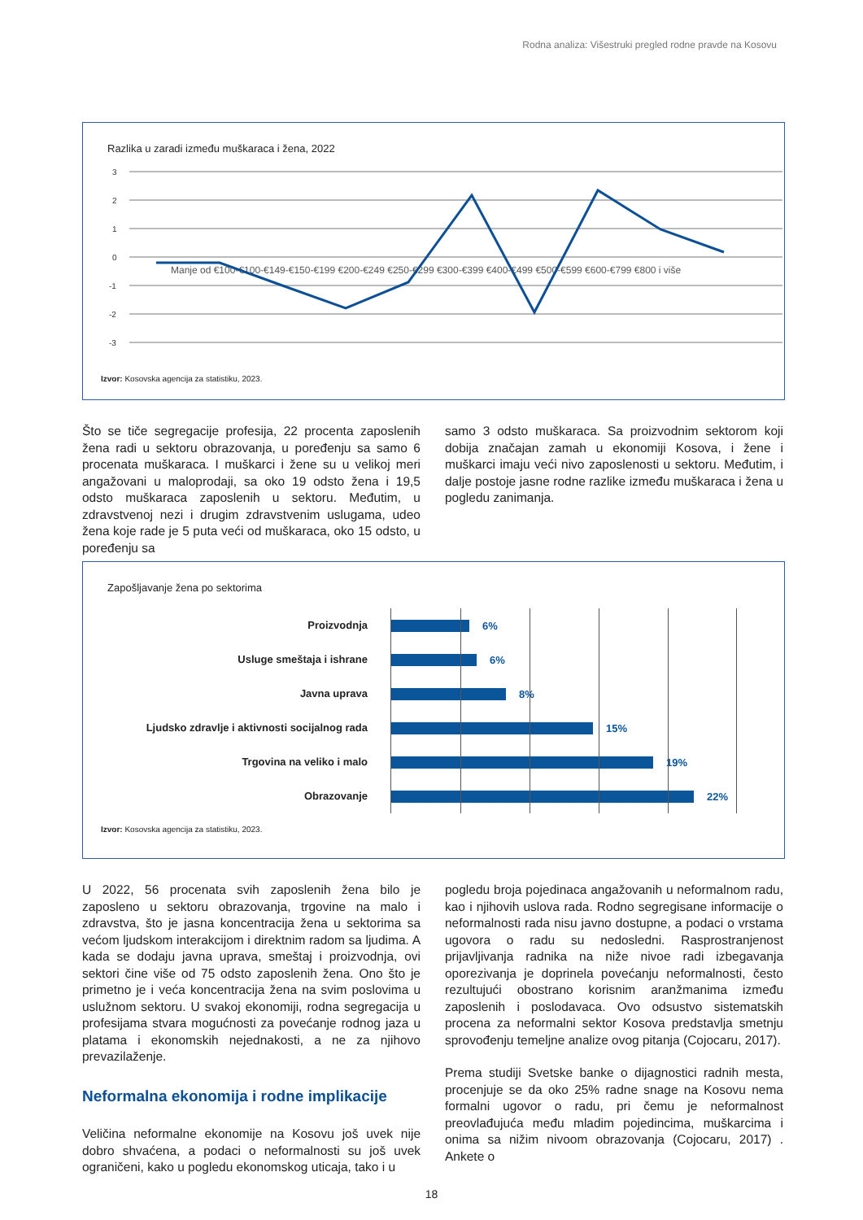Rodna analiza: Višestruki pregled rodne pravde na Kosovu
Razlika u zaradi između muškaraca i žena, 2022
3
2
1
0
-1
-2
-3
Manje od €100-€100-€149-€150-€199 €200-€249 €250-€299 €300-€399 €400-€499 €500-€599 €600-€799 €800 i više
Izvor: Kosovska agencija za statistiku, 2023.
Što se tiče segregacije profesija, 22 procenta zaposlenih žena radi u sektoru obrazovanja, u poređenju sa samo 6 procenata muškaraca. I muškarci i žene su u velikoj meri angažovani u maloprodaji, sa oko 19 odsto žena i 19,5 odsto muškaraca zaposlenih u sektoru. Međutim, u zdravstvenoj nezi i drugim zdravstvenim uslugama, udeo žena koje rade je 5 puta veći od muškaraca, oko 15 odsto, u poređenju sa
samo 3 odsto muškaraca. Sa proizvodnim sektorom koji dobija značajan zamah u ekonomiji Kosova, i žene i muškarci imaju veći nivo zaposlenosti u sektoru. Međutim, i dalje postoje jasne rodne razlike između muškaraca i žena u pogledu zanimanja.
Zapošljavanje žena po sektorima
Proizvodnja
Usluge smeštaja i ishrane
Javna uprava
Ljudsko zdravlje i aktivnosti socijalnog rada
Trgovina na veliko i malo
Obrazovanje
6%
6%
8%
15%
19%
22%
Izvor: Kosovska agencija za statistiku, 2023.
U 2022, 56 procenata svih zaposlenih žena bilo je zaposleno u sektoru obrazovanja, trgovine na malo i zdravstva, što je jasna koncentracija žena u sektorima sa većom ljudskom interakcijom i direktnim radom sa ljudima. A kada se dodaju javna uprava, smeštaj i proizvodnja, ovi sektori čine više od 75 odsto zaposlenih žena. Ono što je primetno je i veća koncentracija žena na svim poslovima u uslužnom sektoru. U svakoj ekonomiji, rodna segregacija u profesijama stvara mogućnosti za povećanje rodnog jaza u platama i ekonomskih nejednakosti, a ne za njihovo prevazilaženje.
Neformalna ekonomija i rodne implikacije
Veličina neformalne ekonomije na Kosovu još uvek nije dobro shvaćena, a podaci o neformalnosti su još uvek ograničeni, kako u pogledu ekonomskog uticaja, tako i u
pogledu broja pojedinaca angažovanih u neformalnom radu, kao i njihovih uslova rada. Rodno segregisane informacije o neformalnosti rada nisu javno dostupne, a podaci o vrstama ugovora o radu su nedosledni. Rasprostranjenost prijavljivanja radnika na niže nivoe radi izbegavanja oporezivanja je doprinela povećanju neformalnosti, često rezultujući obostrano korisnim aranžmanima između zaposlenih i poslodavaca. Ovo odsustvo sistematskih procena za neformalni sektor Kosova predstavlja smetnju sprovođenju temeljne analize ovog pitanja (Cojocaru, 2017).
Prema studiji Svetske banke o dijagnostici radnih mesta, procenjuje se da oko 25% radne snage na Kosovu nema formalni ugovor o radu, pri čemu je neformalnost preovlađujuća među mladim pojedincima, muškarcima i onima sa nižim nivoom obrazovanja (Cojocaru, 2017) . Ankete o
18